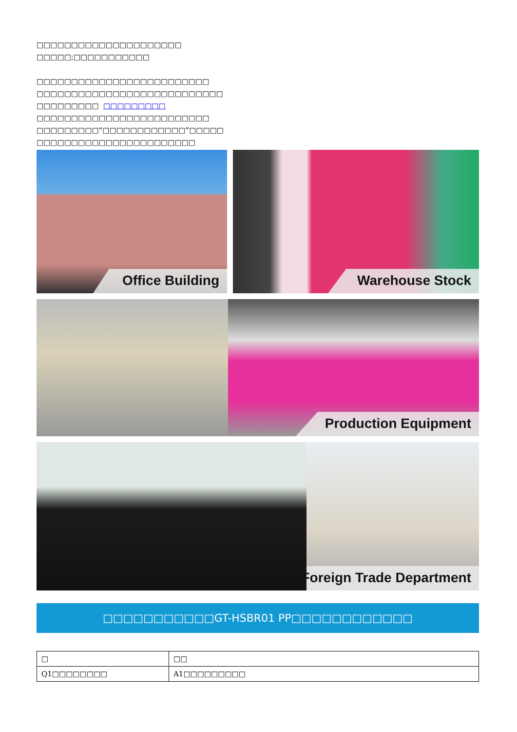□□□□□□□□□□□□□□□□□□□□□
□□□□□;□□□□□□□□□□□
□□□□□□□□□□□□□□□□□□□□□□□□□
□□□□□□□□□□□□□□□□□□□□□□□□□□□
□□□□□□□□□ □□□□□□□□□
□□□□□□□□□□□□□□□□□□□□□□□□□
□□□□□□□□□“□□□□□□□□□□□□”□□□□□
□□□□□□□□□□□□□□□□□□□□□□□
Office Building Warehouse Stock
Production Equipment
Foreign Trade Department
□□□□□□□□□□□GT-HSBR01 PP□□□□□□□□□□□□
| □ | □□ |
| --- | --- |
| Q1□□□□□□□□ | A1□□□□□□□□□ |